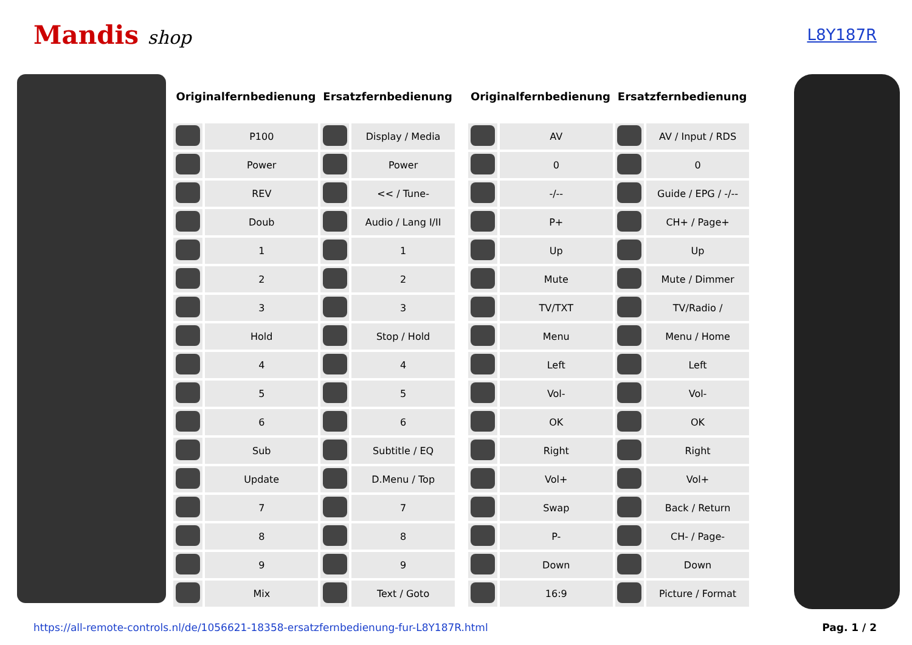Mandis shop
L8Y187R
| Originalfernbedienung | | Ersatzfernbedienung | |
| --- | --- | --- | --- |
| | P100 | | Display / Media |
| | Power | | Power |
| | REV | | << / Tune- |
| | Doub | | Audio / Lang I/II |
| | 1 | | 1 |
| | 2 | | 2 |
| | 3 | | 3 |
| | Hold | | Stop / Hold |
| | 4 | | 4 |
| | 5 | | 5 |
| | 6 | | 6 |
| | Sub | | Subtitle / EQ |
| | Update | | D.Menu / Top |
| | 7 | | 7 |
| | 8 | | 8 |
| | 9 | | 9 |
| | Mix | | Text / Goto |
| Originalfernbedienung | | Ersatzfernbedienung | |
| --- | --- | --- | --- |
| | AV | | AV / Input / RDS |
| | 0 | | 0 |
| | -/-- | | Guide / EPG / -/-- |
| | P+ | | CH+ / Page+ |
| | Up | | Up |
| | Mute | | Mute / Dimmer |
| | TV/TXT | | TV/Radio / |
| | Menu | | Menu / Home |
| | Left | | Left |
| | Vol- | | Vol- |
| | OK | | OK |
| | Right | | Right |
| | Vol+ | | Vol+ |
| | Swap | | Back / Return |
| | P- | | CH- / Page- |
| | Down | | Down |
| | 16:9 | | Picture / Format |
https://all-remote-controls.nl/de/1056621-18358-ersatzfernbedienung-fur-L8Y187R.html Pag. 1 / 2